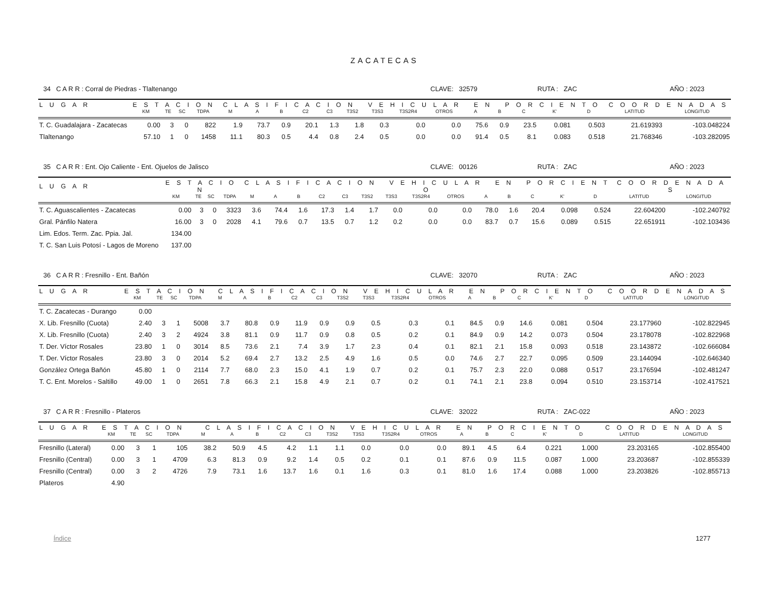ZACATECAS
34 C A R R : Corral de Piedras - Tlaltenango CLAVE: 32579 RUTA : ZAC AÑO : 2023
| L U G A R | E S T A C I O N | | | | C L A S I F I C A C I O N V E H I C U L A R E N P O R C I E N T O | | | | | | | | | | | | | | C O O R D E N A D A S | |
| --- | --- | --- | --- | --- | --- | --- | --- | --- | --- | --- | --- | --- | --- | --- | --- | --- | --- | --- | --- | --- |
| | KM | TE | SC | TDPA | M | A | B | C2 | C3 | T3S2 | T3S3 | T3S2R4 | OTROS | A | B | C | K' | D | LATITUD | LONGITUD |
| T. C. Guadalajara - Zacatecas | 0.00 | 3 | 0 | 822 | 1.9 | 73.7 | 0.9 | 20.1 | 1.3 | 1.8 | 0.3 | 0.0 | 0.0 | 75.6 | 0.9 | 23.5 | 0.081 | 0.503 | 21.619393 | -103.048224 |
| Tlaltenango | 57.10 | 1 | 0 | 1458 | 11.1 | 80.3 | 0.5 | 4.4 | 0.8 | 2.4 | 0.5 | 0.0 | 0.0 | 91.4 | 0.5 | 8.1 | 0.083 | 0.518 | 21.768346 | -103.282095 |
35 C A R R : Ent. Ojo Caliente - Ent. Ojuelos de Jalisco CLAVE: 00126 RUTA : ZAC AÑO : 2023
| L U G A R | E S T A C I O N | | | | C L A S I F I C A C I O N V E H I C U L A R E N P O R C I E N T O | | | | | | | | | | | | | | C O O R D E N A D A S | |
| --- | --- | --- | --- | --- | --- | --- | --- | --- | --- | --- | --- | --- | --- | --- | --- | --- | --- | --- | --- | --- |
| | KM | TE | SC | TDPA | M | A | B | C2 | C3 | T3S2 | T3S3 | T3S2R4 | OTROS | A | B | C | K' | D | LATITUD | LONGITUD |
| T. C. Aguascalientes - Zacatecas | 0.00 | 3 | 0 | 3323 | 3.6 | 74.4 | 1.6 | 17.3 | 1.4 | 1.7 | 0.0 | 0.0 | 0.0 | 78.0 | 1.6 | 20.4 | 0.098 | 0.524 | 22.604200 | -102.240792 |
| Gral. Pánfilo Natera | 16.00 | 3 | 0 | 2028 | 4.1 | 79.6 | 0.7 | 13.5 | 0.7 | 1.2 | 0.2 | 0.0 | 0.0 | 83.7 | 0.7 | 15.6 | 0.089 | 0.515 | 22.651911 | -102.103436 |
| Lim. Edos. Term. Zac. Ppia. Jal. | 134.00 | | | | | | | | | | | | | | | | | | | |
| T. C. San Luis Potosí - Lagos de Moreno | 137.00 | | | | | | | | | | | | | | | | | | | |
36 C A R R : Fresnillo - Ent. Bañón CLAVE: 32070 RUTA : ZAC AÑO : 2023
| L U G A R | E S T A C I O N | | | | C L A S I F I C A C I O N V E H I C U L A R E N P O R C I E N T O | | | | | | | | | | | | | | C O O R D E N A D A S | |
| --- | --- | --- | --- | --- | --- | --- | --- | --- | --- | --- | --- | --- | --- | --- | --- | --- | --- | --- | --- | --- |
| | KM | TE | SC | TDPA | M | A | B | C2 | C3 | T3S2 | T3S3 | T3S2R4 | OTROS | A | B | C | K' | D | LATITUD | LONGITUD |
| T. C. Zacatecas - Durango | 0.00 | | | | | | | | | | | | | | | | | | | |
| X. Lib. Fresnillo (Cuota) | 2.40 | 3 | 1 | 5008 | 3.7 | 80.8 | 0.9 | 11.9 | 0.9 | 0.9 | 0.5 | 0.3 | 0.1 | 84.5 | 0.9 | 14.6 | 0.081 | 0.504 | 23.177960 | -102.822945 |
| X. Lib. Fresnillo (Cuota) | 2.40 | 3 | 2 | 4924 | 3.8 | 81.1 | 0.9 | 11.7 | 0.9 | 0.8 | 0.5 | 0.2 | 0.1 | 84.9 | 0.9 | 14.2 | 0.073 | 0.504 | 23.178078 | -102.822968 |
| T. Der. Víctor Rosales | 23.80 | 1 | 0 | 3014 | 8.5 | 73.6 | 2.1 | 7.4 | 3.9 | 1.7 | 2.3 | 0.4 | 0.1 | 82.1 | 2.1 | 15.8 | 0.093 | 0.518 | 23.143872 | -102.666084 |
| T. Der. Víctor Rosales | 23.80 | 3 | 0 | 2014 | 5.2 | 69.4 | 2.7 | 13.2 | 2.5 | 4.9 | 1.6 | 0.5 | 0.0 | 74.6 | 2.7 | 22.7 | 0.095 | 0.509 | 23.144094 | -102.646340 |
| González Ortega Bañón | 45.80 | 1 | 0 | 2114 | 7.7 | 68.0 | 2.3 | 15.0 | 4.1 | 1.9 | 0.7 | 0.2 | 0.1 | 75.7 | 2.3 | 22.0 | 0.088 | 0.517 | 23.176594 | -102.481247 |
| T. C. Ent. Morelos - Saltillo | 49.00 | 1 | 0 | 2651 | 7.8 | 66.3 | 2.1 | 15.8 | 4.9 | 2.1 | 0.7 | 0.2 | 0.1 | 74.1 | 2.1 | 23.8 | 0.094 | 0.510 | 23.153714 | -102.417521 |
37 C A R R : Fresnillo - Plateros CLAVE: 32022 RUTA : ZAC-022 AÑO : 2023
| L U G A R | E S T A C I O N | | | | C L A S I F I C A C I O N V E H I C U L A R E N P O R C I E N T O | | | | | | | | | | | | | | C O O R D E N A D A S | |
| --- | --- | --- | --- | --- | --- | --- | --- | --- | --- | --- | --- | --- | --- | --- | --- | --- | --- | --- | --- | --- |
| | KM | TE | SC | TDPA | M | A | B | C2 | C3 | T3S2 | T3S3 | T3S2R4 | OTROS | A | B | C | K' | D | LATITUD | LONGITUD |
| Fresnillo (Lateral) | 0.00 | 3 | 1 | 105 | 38.2 | 50.9 | 4.5 | 4.2 | 1.1 | 1.1 | 0.0 | 0.0 | 0.0 | 89.1 | 4.5 | 6.4 | 0.221 | 1.000 | 23.203165 | -102.855400 |
| Fresnillo (Central) | 0.00 | 3 | 1 | 4709 | 6.3 | 81.3 | 0.9 | 9.2 | 1.4 | 0.5 | 0.2 | 0.1 | 0.1 | 87.6 | 0.9 | 11.5 | 0.087 | 1.000 | 23.203687 | -102.855339 |
| Fresnillo (Central) | 0.00 | 3 | 2 | 4726 | 7.9 | 73.1 | 1.6 | 13.7 | 1.6 | 0.1 | 1.6 | 0.3 | 0.1 | 81.0 | 1.6 | 17.4 | 0.088 | 1.000 | 23.203826 | -102.855713 |
| Plateros | 4.90 | | | | | | | | | | | | | | | | | | | |
Índice 1277